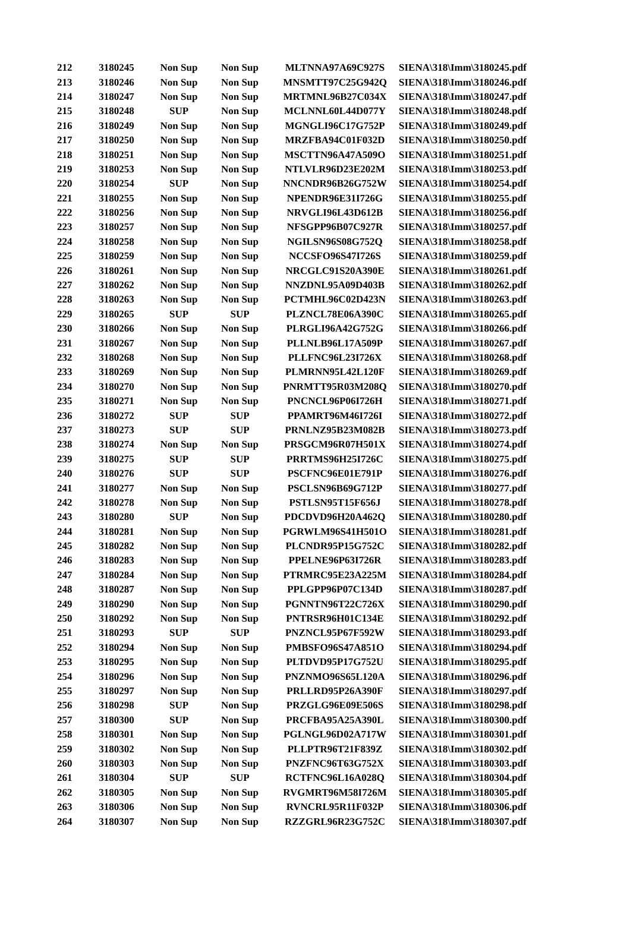| 212 | 3180245 | Non Sup | Non Sup | MLTNNA97A69C927S | SIENA\318\Imm\3180245.pdf |
| 213 | 3180246 | Non Sup | Non Sup | MNSMTT97C25G942Q | SIENA\318\Imm\3180246.pdf |
| 214 | 3180247 | Non Sup | Non Sup | MRTMNL96B27C034X | SIENA\318\Imm\3180247.pdf |
| 215 | 3180248 | SUP | Non Sup | MCLNNL60L44D077Y | SIENA\318\Imm\3180248.pdf |
| 216 | 3180249 | Non Sup | Non Sup | MGNGLI96C17G752P | SIENA\318\Imm\3180249.pdf |
| 217 | 3180250 | Non Sup | Non Sup | MRZFBA94C01F032D | SIENA\318\Imm\3180250.pdf |
| 218 | 3180251 | Non Sup | Non Sup | MSCTTN96A47A509O | SIENA\318\Imm\3180251.pdf |
| 219 | 3180253 | Non Sup | Non Sup | NTLVLR96D23E202M | SIENA\318\Imm\3180253.pdf |
| 220 | 3180254 | SUP | Non Sup | NNCNDR96B26G752W | SIENA\318\Imm\3180254.pdf |
| 221 | 3180255 | Non Sup | Non Sup | NPENDR96E31I726G | SIENA\318\Imm\3180255.pdf |
| 222 | 3180256 | Non Sup | Non Sup | NRVGLI96L43D612B | SIENA\318\Imm\3180256.pdf |
| 223 | 3180257 | Non Sup | Non Sup | NFSGPP96B07C927R | SIENA\318\Imm\3180257.pdf |
| 224 | 3180258 | Non Sup | Non Sup | NGILSN96S08G752Q | SIENA\318\Imm\3180258.pdf |
| 225 | 3180259 | Non Sup | Non Sup | NCCSFO96S47I726S | SIENA\318\Imm\3180259.pdf |
| 226 | 3180261 | Non Sup | Non Sup | NRCGLC91S20A390E | SIENA\318\Imm\3180261.pdf |
| 227 | 3180262 | Non Sup | Non Sup | NNZDNL95A09D403B | SIENA\318\Imm\3180262.pdf |
| 228 | 3180263 | Non Sup | Non Sup | PCTMHL96C02D423N | SIENA\318\Imm\3180263.pdf |
| 229 | 3180265 | SUP | SUP | PLZNCL78E06A390C | SIENA\318\Imm\3180265.pdf |
| 230 | 3180266 | Non Sup | Non Sup | PLRGLI96A42G752G | SIENA\318\Imm\3180266.pdf |
| 231 | 3180267 | Non Sup | Non Sup | PLLNLB96L17A509P | SIENA\318\Imm\3180267.pdf |
| 232 | 3180268 | Non Sup | Non Sup | PLLFNC96L23I726X | SIENA\318\Imm\3180268.pdf |
| 233 | 3180269 | Non Sup | Non Sup | PLMRNN95L42L120F | SIENA\318\Imm\3180269.pdf |
| 234 | 3180270 | Non Sup | Non Sup | PNRMTT95R03M208Q | SIENA\318\Imm\3180270.pdf |
| 235 | 3180271 | Non Sup | Non Sup | PNCNCL96P06I726H | SIENA\318\Imm\3180271.pdf |
| 236 | 3180272 | SUP | SUP | PPAMRT96M46I726I | SIENA\318\Imm\3180272.pdf |
| 237 | 3180273 | SUP | SUP | PRNLNZ95B23M082B | SIENA\318\Imm\3180273.pdf |
| 238 | 3180274 | Non Sup | Non Sup | PRSGCM96R07H501X | SIENA\318\Imm\3180274.pdf |
| 239 | 3180275 | SUP | SUP | PRRTMS96H25I726C | SIENA\318\Imm\3180275.pdf |
| 240 | 3180276 | SUP | SUP | PSCFNC96E01E791P | SIENA\318\Imm\3180276.pdf |
| 241 | 3180277 | Non Sup | Non Sup | PSCLSN96B69G712P | SIENA\318\Imm\3180277.pdf |
| 242 | 3180278 | Non Sup | Non Sup | PSTLSN95T15F656J | SIENA\318\Imm\3180278.pdf |
| 243 | 3180280 | SUP | Non Sup | PDCDVD96H20A462Q | SIENA\318\Imm\3180280.pdf |
| 244 | 3180281 | Non Sup | Non Sup | PGRWLM96S41H501O | SIENA\318\Imm\3180281.pdf |
| 245 | 3180282 | Non Sup | Non Sup | PLCNDR95P15G752C | SIENA\318\Imm\3180282.pdf |
| 246 | 3180283 | Non Sup | Non Sup | PPELNE96P63I726R | SIENA\318\Imm\3180283.pdf |
| 247 | 3180284 | Non Sup | Non Sup | PTRMRC95E23A225M | SIENA\318\Imm\3180284.pdf |
| 248 | 3180287 | Non Sup | Non Sup | PPLGPP96P07C134D | SIENA\318\Imm\3180287.pdf |
| 249 | 3180290 | Non Sup | Non Sup | PGNNTN96T22C726X | SIENA\318\Imm\3180290.pdf |
| 250 | 3180292 | Non Sup | Non Sup | PNTRSR96H01C134E | SIENA\318\Imm\3180292.pdf |
| 251 | 3180293 | SUP | SUP | PNZNCL95P67F592W | SIENA\318\Imm\3180293.pdf |
| 252 | 3180294 | Non Sup | Non Sup | PMBSFO96S47A851O | SIENA\318\Imm\3180294.pdf |
| 253 | 3180295 | Non Sup | Non Sup | PLTDVD95P17G752U | SIENA\318\Imm\3180295.pdf |
| 254 | 3180296 | Non Sup | Non Sup | PNZNMO96S65L120A | SIENA\318\Imm\3180296.pdf |
| 255 | 3180297 | Non Sup | Non Sup | PRLLRD95P26A390F | SIENA\318\Imm\3180297.pdf |
| 256 | 3180298 | SUP | Non Sup | PRZGLG96E09E506S | SIENA\318\Imm\3180298.pdf |
| 257 | 3180300 | SUP | Non Sup | PRCFBA95A25A390L | SIENA\318\Imm\3180300.pdf |
| 258 | 3180301 | Non Sup | Non Sup | PGLNGL96D02A717W | SIENA\318\Imm\3180301.pdf |
| 259 | 3180302 | Non Sup | Non Sup | PLLPTR96T21F839Z | SIENA\318\Imm\3180302.pdf |
| 260 | 3180303 | Non Sup | Non Sup | PNZFNC96T63G752X | SIENA\318\Imm\3180303.pdf |
| 261 | 3180304 | SUP | SUP | RCTFNC96L16A028Q | SIENA\318\Imm\3180304.pdf |
| 262 | 3180305 | Non Sup | Non Sup | RVGMRT96M58I726M | SIENA\318\Imm\3180305.pdf |
| 263 | 3180306 | Non Sup | Non Sup | RVNCRL95R11F032P | SIENA\318\Imm\3180306.pdf |
| 264 | 3180307 | Non Sup | Non Sup | RZZGRL96R23G752C | SIENA\318\Imm\3180307.pdf |